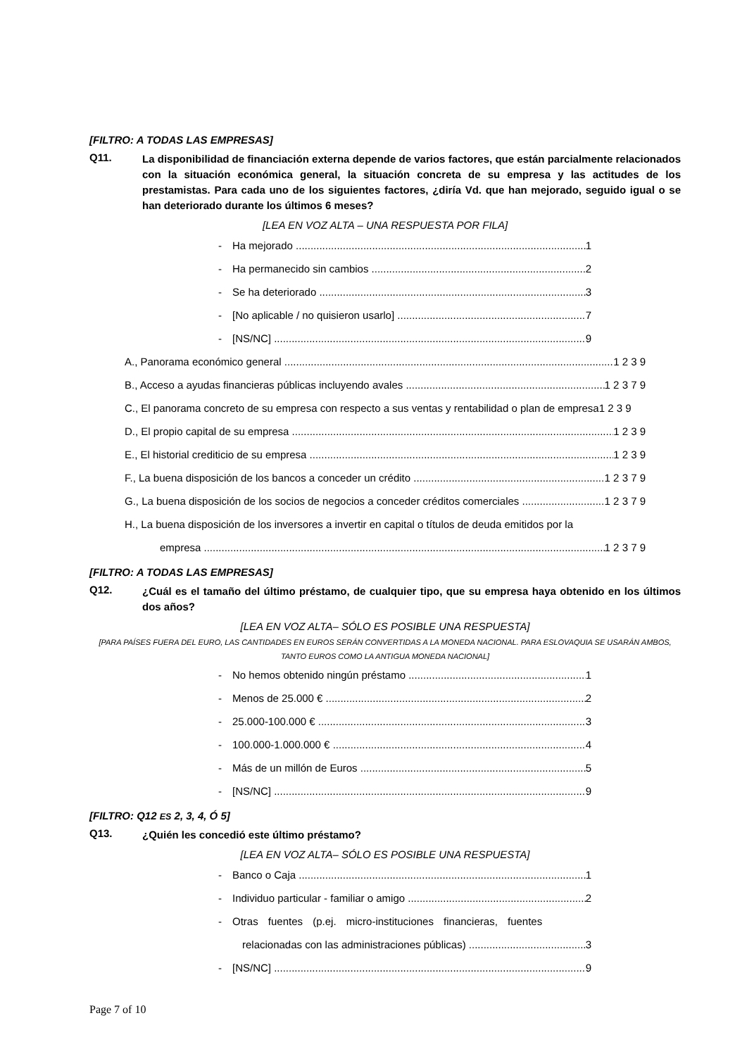[FILTRO: A TODAS LAS EMPRESAS]
Q11.
La disponibilidad de financiación externa depende de varios factores, que están parcialmente relacionados con la situación económica general, la situación concreta de su empresa y las actitudes de los prestamistas. Para cada uno de los siguientes factores, ¿diría Vd. que han mejorado, seguido igual o se han deteriorado durante los últimos 6 meses?
[LEA EN VOZ ALTA – UNA RESPUESTA POR FILA]
- Ha mejorado 1
- Ha permanecido sin cambios 2
- Se ha deteriorado 3
- [No aplicable / no quisieron usarlo] 7
- [NS/NC] 9
A., Panorama económico general 1 2 3 9
B., Acceso a ayudas financieras públicas incluyendo avales 1 2 3 7 9
C., El panorama concreto de su empresa con respecto a sus ventas y rentabilidad o plan de empresa1 2 3 9
D., El propio capital de su empresa 1 2 3 9
E., El historial crediticio de su empresa 1 2 3 9
F., La buena disposición de los bancos a conceder un crédito 1 2 3 7 9
G., La buena disposición de los socios de negocios a conceder créditos comerciales 1 2 3 7 9
H., La buena disposición de los inversores a invertir en capital o títulos de deuda emitidos por la
empresa 1 2 3 7 9
[FILTRO: A TODAS LAS EMPRESAS]
Q12.
¿Cuál es el tamaño del último préstamo, de cualquier tipo, que su empresa haya obtenido en los últimos dos años?
[LEA EN VOZ ALTA– SÓLO ES POSIBLE UNA RESPUESTA]
[PARA PAÍSES FUERA DEL EURO, LAS CANTIDADES EN EUROS SERÁN CONVERTIDAS A LA MONEDA NACIONAL. PARA ESLOVAQUIA SE USARÁN AMBOS, TANTO EUROS COMO LA ANTIGUA MONEDA NACIONAL]
- No hemos obtenido ningún préstamo 1
- Menos de 25.000 € 2
- 25.000-100.000 € 3
- 100.000-1.000.000 € 4
- Más de un millón de Euros 5
- [NS/NC] 9
[FILTRO: Q12 ES 2, 3, 4, Ó 5]
Q13.
¿Quién les concedió este último préstamo?
[LEA EN VOZ ALTA– SÓLO ES POSIBLE UNA RESPUESTA]
- Banco o Caja 1
- Individuo particular - familiar o amigo 2
- Otras fuentes (p.ej. micro-instituciones financieras, fuentes
relacionadas con las administraciones públicas) 3
- [NS/NC] 9
Page 7 of 10